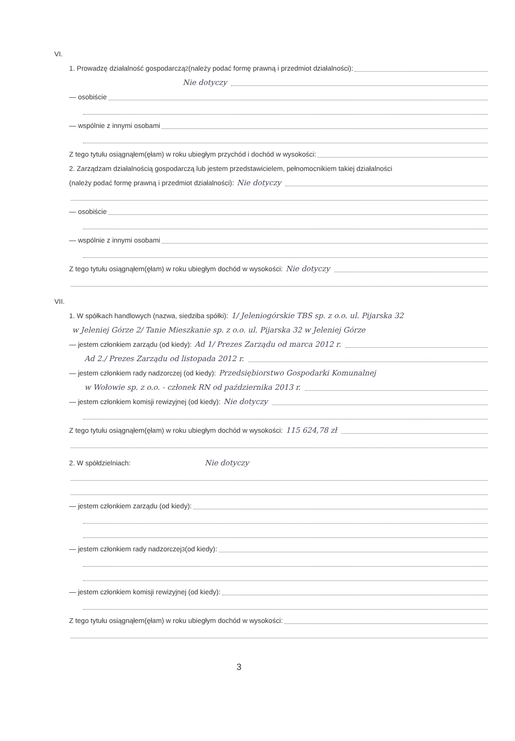VI.
1. Prowadzę działalność gospodarczą<sup>2</sup> (należy podać formę prawną i przedmiot działalności):
Nie dotyczy
— osobiście
— wspólnie z innymi osobami
Z tego tytułu osiągnąłem(ęłam) w roku ubiegłym przychód i dochód w wysokości:
2. Zarządzam działalnością gospodarczą lub jestem przedstawicielem, pełnomocnikiem takiej działalności
(należy podać formę prawną i przedmiot działalności): Nie dotyczy
— osobiście
— wspólnie z innymi osobami
Z tego tytułu osiągnąłem(ęłam) w roku ubiegłym dochód w wysokości: Nie dotyczy
VII.
1. W spółkach handlowych (nazwa, siedziba spółki): 1/ Jeleniogórskie TBS sp. z o.o. ul. Pijarska 32
w Jeleniej Górze 2/ Tanie Mieszkanie sp. z o.o. ul. Pijarska 32 w Jeleniej Górze
— jestem członkiem zarządu (od kiedy): Ad 1/ Prezes Zarządu od marca 2012 r.
Ad 2./ Prezes Zarządu od listopada 2012 r.
— jestem członkiem rady nadzorczej (od kiedy): Przedsiębiorstwo Gospodarki Komunalnej
w Wołowie sp. z o.o. - członek RN od października 2013 r.
— jestem członkiem komisji rewizyjnej (od kiedy): Nie dotyczy
Z tego tytułu osiągnąłem(ęłam) w roku ubiegłym dochód w wysokości: 115 624,78 zł
2. W spółdzielniach: Nie dotyczy
— jestem członkiem zarządu (od kiedy):
— jestem członkiem rady nadzorczej<sup>3</sup> (od kiedy):
— jestem członkiem komisji rewizyjnej (od kiedy):
Z tego tytułu osiągnąłem(ęłam) w roku ubiegłym dochód w wysokości:
3